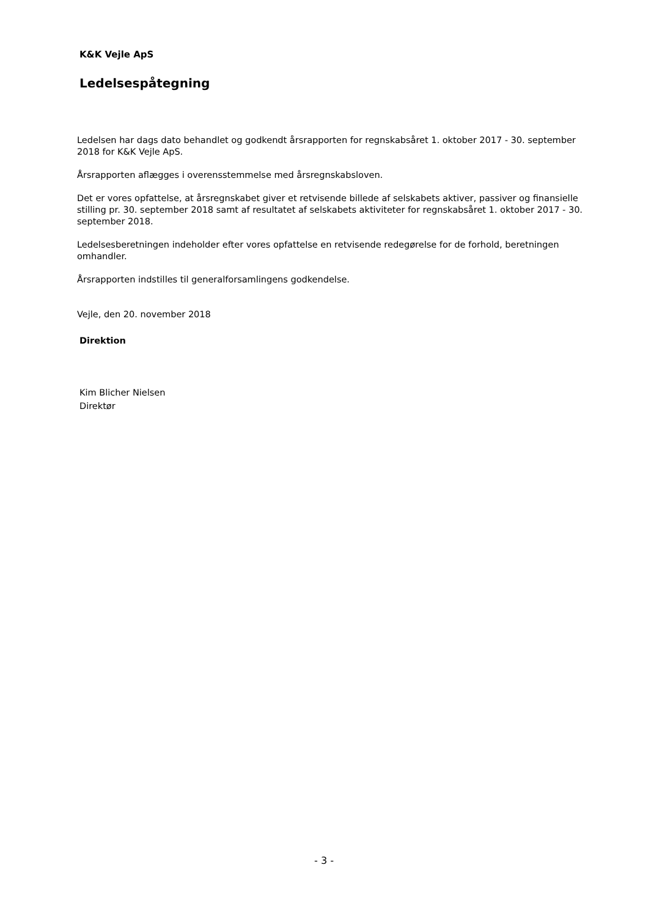K&K Vejle ApS
Ledelsespåtegning
Ledelsen har dags dato behandlet og godkendt årsrapporten for regnskabsåret 1. oktober 2017 - 30. september 2018 for K&K Vejle ApS.
Årsrapporten aflægges i overensstemmelse med årsregnskabsloven.
Det er vores opfattelse, at årsregnskabet giver et retvisende billede af selskabets aktiver, passiver og finansielle stilling pr. 30. september 2018 samt af resultatet af selskabets aktiviteter for regnskabsåret 1. oktober 2017 - 30. september 2018.
Ledelsesberetningen indeholder efter vores opfattelse en retvisende redegørelse for de forhold, beretningen omhandler.
Årsrapporten indstilles til generalforsamlingens godkendelse.
Vejle, den 20. november 2018
Direktion
Kim Blicher Nielsen
Direktør
- 3 -